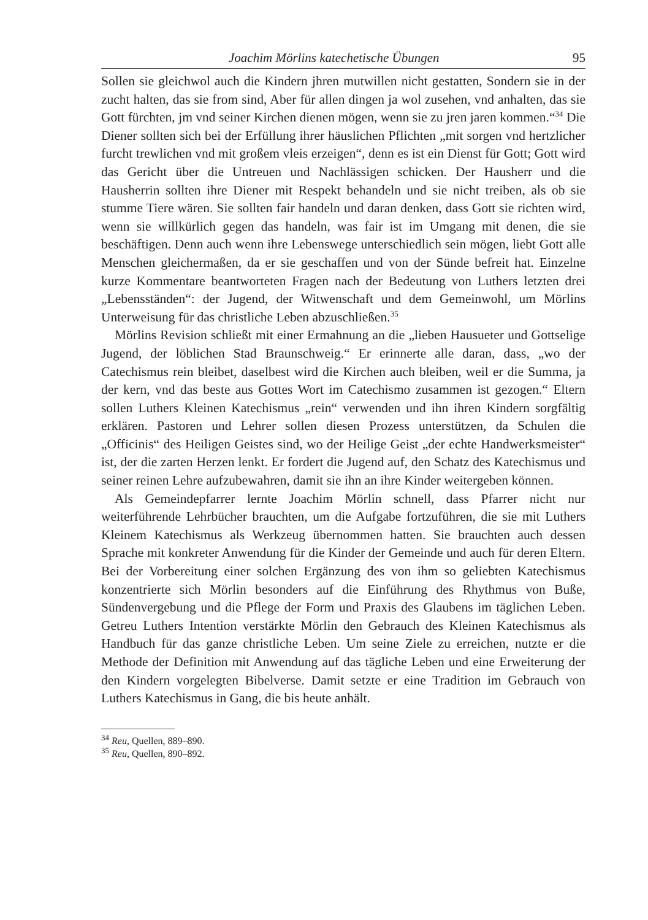Joachim Mörlins katechetische Übungen 95
Sollen sie gleichwol auch die Kindern jhren mutwillen nicht gestatten, Sondern sie in der zucht halten, das sie from sind, Aber für allen dingen ja wol zusehen, vnd anhalten, das sie Gott fürchten, jm vnd seiner Kirchen dienen mögen, wenn sie zu jren jaren kommen.“<sup>34</sup> Die Diener sollten sich bei der Erfüllung ihrer häuslichen Pflichten „mit sorgen vnd hertzlicher furcht trewlichen vnd mit großem vleis erzeigen“, denn es ist ein Dienst für Gott; Gott wird das Gericht über die Untreuen und Nachlässigen schicken. Der Hausherr und die Hausherrin sollten ihre Diener mit Respekt behandeln und sie nicht treiben, als ob sie stumme Tiere wären. Sie sollten fair handeln und daran denken, dass Gott sie richten wird, wenn sie willkürlich gegen das handeln, was fair ist im Umgang mit denen, die sie beschäftigen. Denn auch wenn ihre Lebenswege unterschiedlich sein mögen, liebt Gott alle Menschen gleichermaßen, da er sie geschaffen und von der Sünde befreit hat. Einzelne kurze Kommentare beantworteten Fragen nach der Bedeutung von Luthers letzten drei „Lebensständen“: der Jugend, der Witwenschaft und dem Gemeinwohl, um Mörlins Unterweisung für das christliche Leben abzuschließen.<sup>35</sup>
Mörlins Revision schließt mit einer Ermahnung an die „lieben Hausueter und Gottselige Jugend, der löblichen Stad Braunschweig.“ Er erinnerte alle daran, dass, „wo der Catechismus rein bleibet, daselbest wird die Kirchen auch bleiben, weil er die Summa, ja der kern, vnd das beste aus Gottes Wort im Catechismo zusammen ist gezogen.“ Eltern sollen Luthers Kleinen Katechismus „rein“ verwenden und ihn ihren Kindern sorgfältig erklären. Pastoren und Lehrer sollen diesen Prozess unterstützen, da Schulen die „Officinis“ des Heiligen Geistes sind, wo der Heilige Geist „der echte Handwerksmeister“ ist, der die zarten Herzen lenkt. Er fordert die Jugend auf, den Schatz des Katechismus und seiner reinen Lehre aufzubewahren, damit sie ihn an ihre Kinder weitergeben können.
Als Gemeindepfarrer lernte Joachim Mörlin schnell, dass Pfarrer nicht nur weiterführende Lehrbücher brauchten, um die Aufgabe fortzuführen, die sie mit Luthers Kleinem Katechismus als Werkzeug übernommen hatten. Sie brauchten auch dessen Sprache mit konkreter Anwendung für die Kinder der Gemeinde und auch für deren Eltern. Bei der Vorbereitung einer solchen Ergänzung des von ihm so geliebten Katechismus konzentrierte sich Mörlin besonders auf die Einführung des Rhythmus von Buße, Sündenvergebung und die Pflege der Form und Praxis des Glaubens im täglichen Leben. Getreu Luthers Intention verstärkte Mörlin den Gebrauch des Kleinen Katechismus als Handbuch für das ganze christliche Leben. Um seine Ziele zu erreichen, nutzte er die Methode der Definition mit Anwendung auf das tägliche Leben und eine Erweiterung der den Kindern vorgelegten Bibelverse. Damit setzte er eine Tradition im Gebrauch von Luthers Katechismus in Gang, die bis heute anhält.
<sup>34</sup> Reu, Quellen, 889–890.
<sup>35</sup> Reu, Quellen, 890–892.